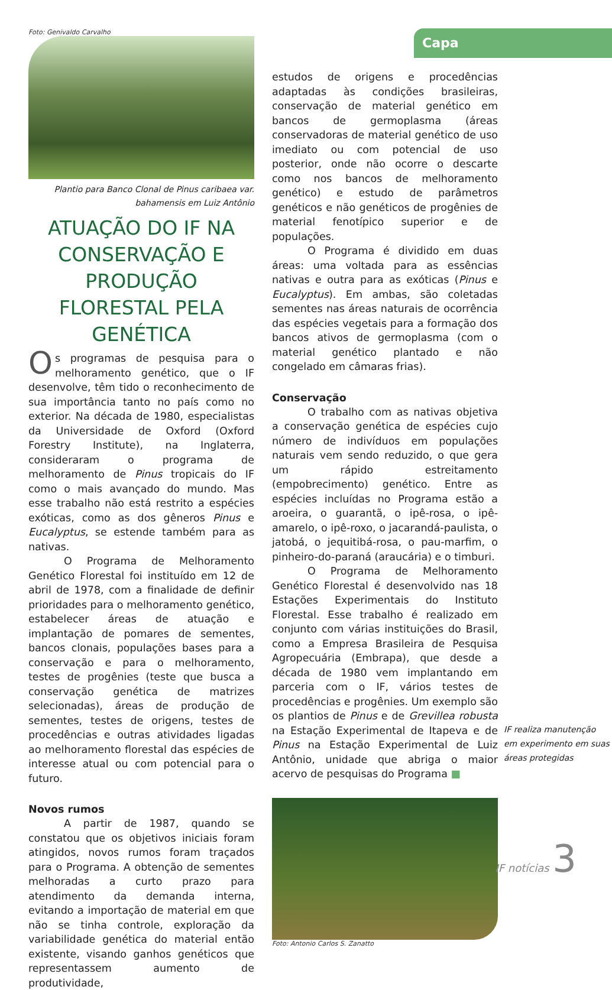Capa
Foto: Genivaldo Carvalho
Plantio para Banco Clonal de Pinus caribaea var.
bahamensis em Luiz Antônio
ATUAÇÃO DO IF NA CONSERVAÇÃO E PRODUÇÃO FLORESTAL PELA GENÉTICA
Os programas de pesquisa para o melhoramento genético, que o IF desenvolve, têm tido o reconhecimento de sua importância tanto no país como no exterior. Na década de 1980, especialistas da Universidade de Oxford (Oxford Forestry Institute), na Inglaterra, consideraram o programa de melhoramento de Pinus tropicais do IF como o mais avançado do mundo. Mas esse trabalho não está restrito a espécies exóticas, como as dos gêneros Pinus e Eucalyptus, se estende também para as nativas.
O Programa de Melhoramento Genético Florestal foi instituído em 12 de abril de 1978, com a finalidade de definir prioridades para o melhoramento genético, estabelecer áreas de atuação e implantação de pomares de sementes, bancos clonais, populações bases para a conservação e para o melhoramento, testes de progênies (teste que busca a conservação genética de matrizes selecionadas), áreas de produção de sementes, testes de origens, testes de procedências e outras atividades ligadas ao melhoramento florestal das espécies de interesse atual ou com potencial para o futuro.
Novos rumos
A partir de 1987, quando se constatou que os objetivos iniciais foram atingidos, novos rumos foram traçados para o Programa. A obtenção de sementes melhoradas a curto prazo para atendimento da demanda interna, evitando a importação de material em que não se tinha controle, exploração da variabilidade genética do material então existente, visando ganhos genéticos que representassem aumento de produtividade,
estudos de origens e procedências adaptadas às condições brasileiras, conservação de material genético em bancos de germoplasma (áreas conservadoras de material genético de uso imediato ou com potencial de uso posterior, onde não ocorre o descarte como nos bancos de melhoramento genético) e estudo de parâmetros genéticos e não genéticos de progênies de material fenotípico superior e de populações.
O Programa é dividido em duas áreas: uma voltada para as essências nativas e outra para as exóticas (Pinus e Eucalyptus). Em ambas, são coletadas sementes nas áreas naturais de ocorrência das espécies vegetais para a formação dos bancos ativos de germoplasma (com o material genético plantado e não congelado em câmaras frias).
Conservação
O trabalho com as nativas objetiva a conservação genética de espécies cujo número de indivíduos em populações naturais vem sendo reduzido, o que gera um rápido estreitamento (empobrecimento) genético. Entre as espécies incluídas no Programa estão a aroeira, o guarantã, o ipê-rosa, o ipê-amarelo, o ipê-roxo, o jacarandá-paulista, o jatobá, o jequitibá-rosa, o pau-marfim, o pinheiro-do-paraná (araucária) e o timburi.
O Programa de Melhoramento Genético Florestal é desenvolvido nas 18 Estações Experimentais do Instituto Florestal. Esse trabalho é realizado em conjunto com várias instituições do Brasil, como a Empresa Brasileira de Pesquisa Agropecuária (Embrapa), que desde a década de 1980 vem implantando em parceria com o IF, vários testes de procedências e progênies. Um exemplo são os plantios de Pinus e de Grevillea robusta na Estação Experimental de Itapeva e de Pinus na Estação Experimental de Luiz Antônio, unidade que abriga o maior acervo de pesquisas do Programa ■
Foto: Antonio Carlos S. Zanatto
IF realiza manutenção em experimento em suas áreas protegidas
IF notícias 3